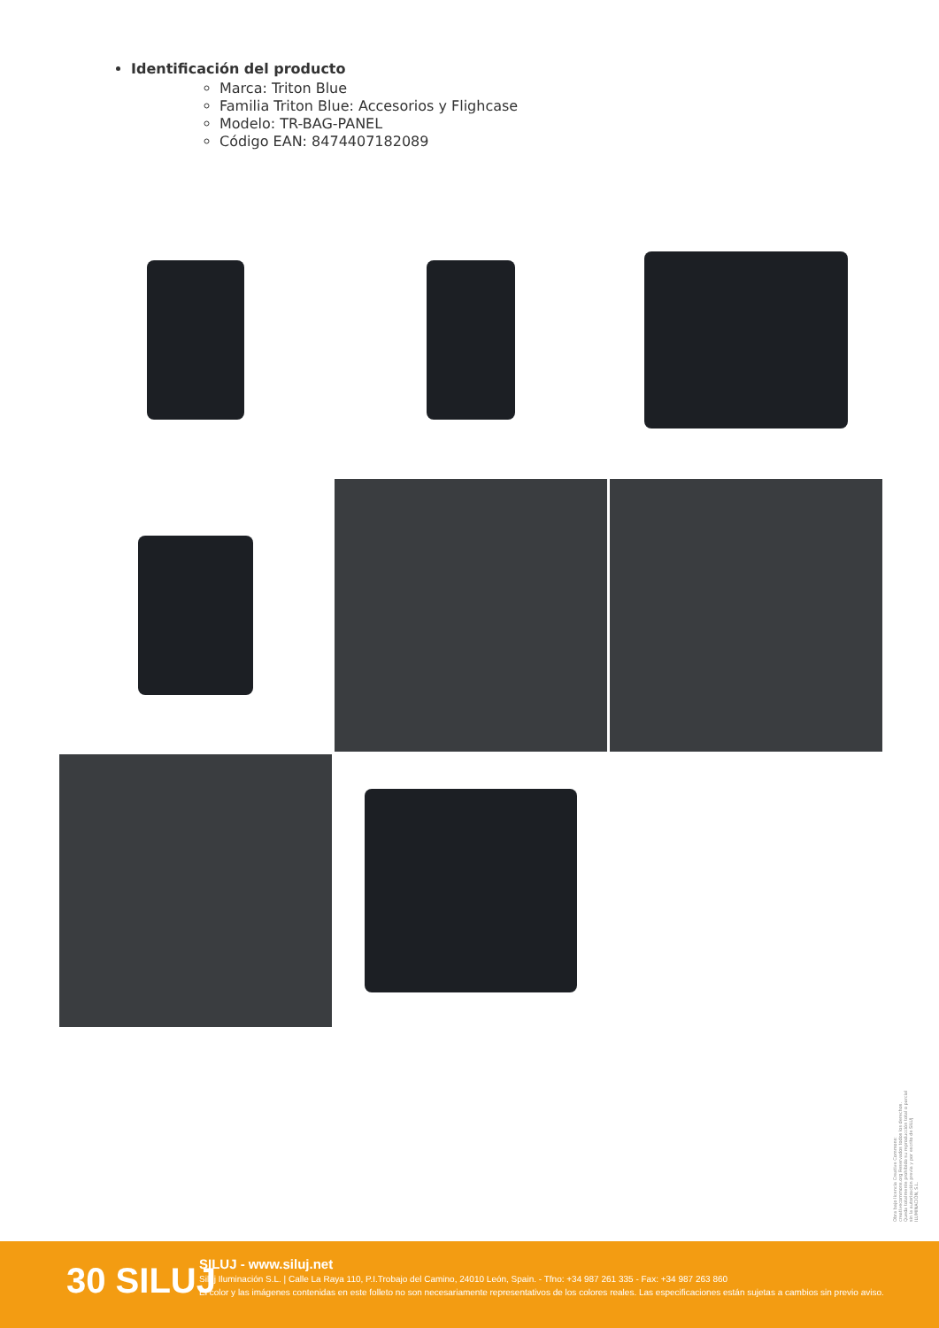Identificación del producto
Marca: Triton Blue
Familia Triton Blue: Accesorios y Flighcase
Modelo: TR-BAG-PANEL
Código EAN: 8474407182089
Obra bajo licencia Creative Commons: creativecommons.org Reservados todos los derechos. Queda totalmente prohibido su reproducción total o parcial sin la autorización previa y por escrito de SILUJ ILUMINACIÓN, S.L.
30 SILUJ
SILUJ - www.siluj.net
Siluj Iluminación S.L. | Calle La Raya 110, P.I.Trobajo del Camino, 24010 León, Spain. - Tfno: +34 987 261 335 - Fax: +34 987 263 860
El color y las imágenes contenidas en este folleto no son necesariamente representativos de los colores reales. Las especificaciones están sujetas a cambios sin previo aviso.